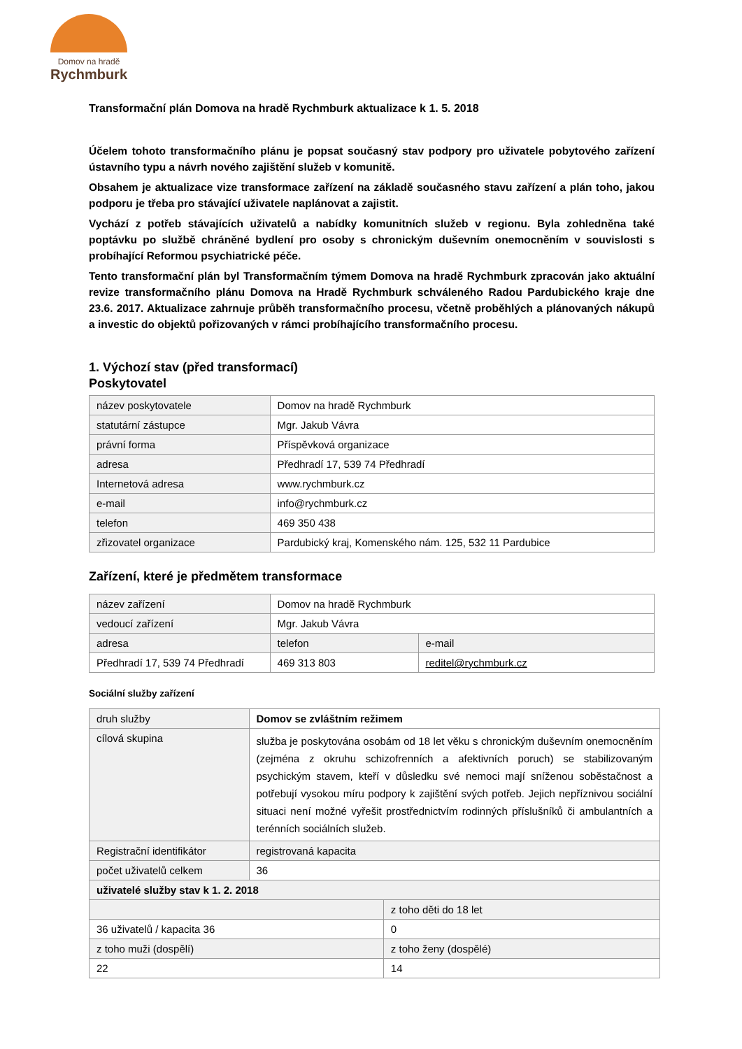Domov na hradě
Rychmburk
Transformační plán Domova na hradě Rychmburk aktualizace k 1. 5. 2018
Účelem tohoto transformačního plánu je popsat současný stav podpory pro uživatele pobytového zařízení ústavního typu a návrh nového zajištění služeb v komunitě.
Obsahem je aktualizace vize transformace zařízení na základě současného stavu zařízení a plán toho, jakou podporu je třeba pro stávající uživatele naplánovat a zajistit.
Vychází z potřeb stávajících uživatelů a nabídky komunitních služeb v regionu. Byla zohledněna také poptávku po službě chráněné bydlení pro osoby s chronickým duševním onemocněním v souvislosti s probíhající Reformou psychiatrické péče.
Tento transformační plán byl Transformačním týmem Domova na hradě Rychmburk zpracován jako aktuální revize transformačního plánu Domova na Hradě Rychmburk schváleného Radou Pardubického kraje dne 23.6. 2017. Aktualizace zahrnuje průběh transformačního procesu, včetně proběhlých a plánovaných nákupů a investic do objektů pořizovaných v rámci probíhajícího transformačního procesu.
1. Výchozí stav (před transformací)
Poskytovatel
| název poskytovatele | Domov na hradě Rychmburk |
| statutární zástupce | Mgr. Jakub Vávra |
| právní forma | Příspěvková organizace |
| adresa | Předhradí 17, 539 74 Předhradí |
| Internetová adresa | www.rychmburk.cz |
| e-mail | info@rychmburk.cz |
| telefon | 469 350 438 |
| zřizovatel organizace | Pardubický kraj, Komenského nám. 125, 532 11 Pardubice |
Zařízení, které je předmětem transformace
| název zařízení | Domov na hradě Rychmburk | |
| vedoucí zařízení | Mgr. Jakub Vávra | |
| adresa | telefon | e-mail |
| Předhradí 17, 539 74 Předhradí | 469 313 803 | reditel@rychmburk.cz |
Sociální služby zařízení
| druh služby | Domov se zvláštním režimem | |
| cílová skupina | služba je poskytována osobám od 18 let věku s chronickým duševním onemocněním (zejména z okruhu schizofrenních a afektivních poruch) se stabilizovaným psychickým stavem, kteří v důsledku své nemoci mají sníženou soběstačnost a potřebují vysokou míru podpory k zajištění svých potřeb. Jejich nepříznivou sociální situaci není možné vyřešit prostřednictvím rodinných příslušníků či ambulantních a terénních sociálních služeb. | |
| Registrační identifikátor | registrovaná kapacita | |
| počet uživatelů celkem | 36 | |
| uživatelé služby stav k 1. 2. 2018 | | |
| | | z toho děti do 18 let |
| 36 uživatelů / kapacita 36 | | 0 |
| z toho muži (dospělí) | | z toho ženy (dospělé) |
| 22 | | 14 |